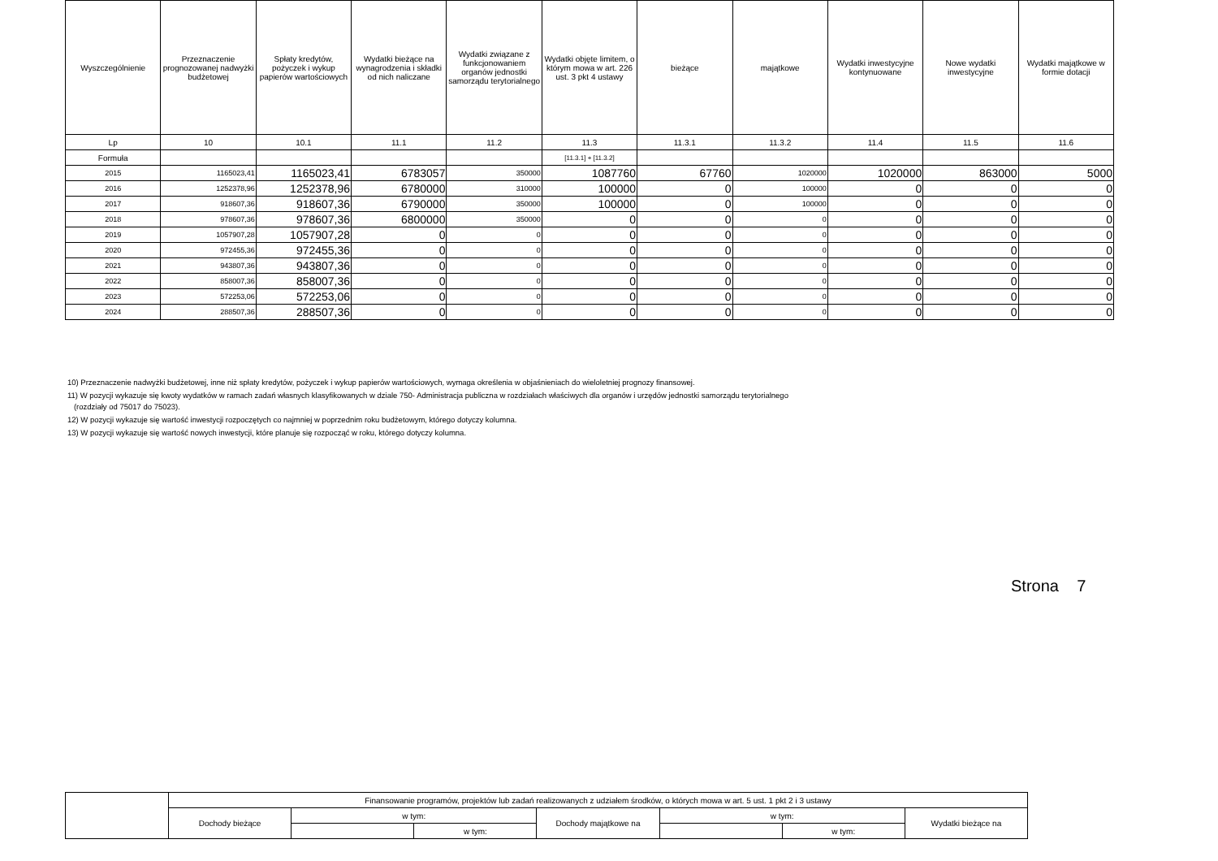| Wyszczególnienie | Przeznaczenie prognozowanej nadwyżki budżetowej | Spłaty kredytów, pożyczek i wykup papierów wartościowych | Wydatki bieżące na wynagrodzenia i składki od nich naliczane | Wydatki związane z funkcjonowaniem organów jednostki samorządu terytorialnego | Wydatki objęte limitem, o którym mowa w art. 226 ust. 3 pkt 4 ustawy | bieżące | majątkowe | Wydatki inwestycyjne kontynuowane | Nowe wydatki inwestycyjne | Wydatki majątkowe w formie dotacji |
| --- | --- | --- | --- | --- | --- | --- | --- | --- | --- | --- |
| Lp | 10 | 10.1 | 11.1 | 11.2 | 11.3 | 11.3.1 | 11.3.2 | 11.4 | 11.5 | 11.6 |
| Formuła | | | | | [11.3.1] + [11.3.2] | | | | | |
| 2015 | 1165023,41 | 1165023,41 | 6783057 | 350000 | 1087760 | 67760 | 1020000 | 1020000 | 863000 | 5000 |
| 2016 | 1252378,96 | 1252378,96 | 6780000 | 310000 | 100000 | 0 | 100000 | 0 | 0 | 0 |
| 2017 | 918607,36 | 918607,36 | 6790000 | 350000 | 100000 | 0 | 100000 | 0 | 0 | 0 |
| 2018 | 978607,36 | 978607,36 | 6800000 | 350000 | 0 | 0 | 0 | 0 | 0 | 0 |
| 2019 | 1057907,28 | 1057907,28 | 0 | 0 | 0 | 0 | 0 | 0 | 0 | 0 |
| 2020 | 972455,36 | 972455,36 | 0 | 0 | 0 | 0 | 0 | 0 | 0 | 0 |
| 2021 | 943807,36 | 943807,36 | 0 | 0 | 0 | 0 | 0 | 0 | 0 | 0 |
| 2022 | 858007,36 | 858007,36 | 0 | 0 | 0 | 0 | 0 | 0 | 0 | 0 |
| 2023 | 572253,06 | 572253,06 | 0 | 0 | 0 | 0 | 0 | 0 | 0 | 0 |
| 2024 | 288507,36 | 288507,36 | 0 | 0 | 0 | 0 | 0 | 0 | 0 | 0 |
10) Przeznaczenie nadwyżki budżetowej, inne niż spłaty kredytów, pożyczek i wykup papierów wartościowych, wymaga określenia w objaśnieniach do wieloletniej prognozy finansowej.
11) W pozycji wykazuje się kwoty wydatków w ramach zadań własnych klasyfikowanych w dziale 750- Administracja publiczna w rozdziałach właściwych dla organów i urzędów jednostki samorządu terytorialnego
(rozdziały od 75017 do 75023).
12) W pozycji wykazuje się wartość inwestycji rozpoczętych co najmniej w poprzednim roku budżetowym, którego dotyczy kolumna.
13) W pozycji wykazuje się wartość nowych inwestycji, które planuje się rozpocząć w roku, którego dotyczy kolumna.
Strona 7
| | Finansowanie programów, projektów lub zadań realizowanych z udziałem środków, o których mowa w art. 5 ust. 1 pkt 2 i 3 ustawy | | | | | | |
| | Dochody bieżące | w tym: | | Dochody majątkowe na | w tym: | | Wydatki bieżące na |
| | | | w tym: | | | w tym: | |